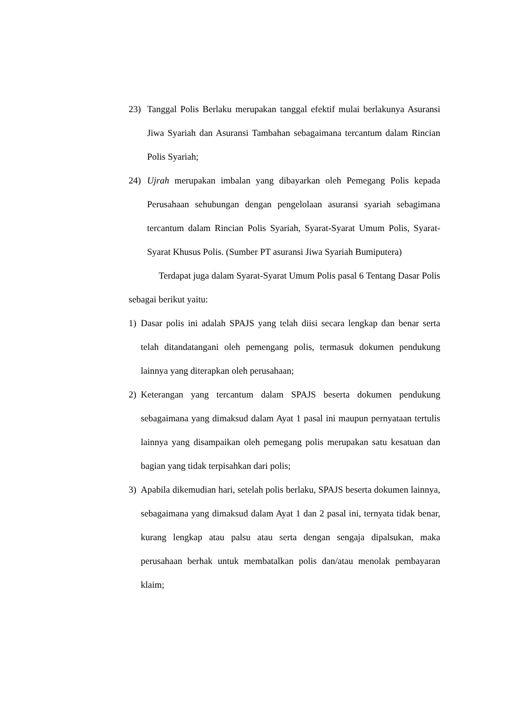23) Tanggal Polis Berlaku merupakan tanggal efektif mulai berlakunya Asuransi Jiwa Syariah dan Asuransi Tambahan sebagaimana tercantum dalam Rincian Polis Syariah;
24) Ujrah merupakan imbalan yang dibayarkan oleh Pemegang Polis kepada Perusahaan sehubungan dengan pengelolaan asuransi syariah sebagimana tercantum dalam Rincian Polis Syariah, Syarat-Syarat Umum Polis, Syarat-Syarat Khusus Polis. (Sumber PT asuransi Jiwa Syariah Bumiputera)
Terdapat juga dalam Syarat-Syarat Umum Polis pasal 6 Tentang Dasar Polis sebagai berikut yaitu:
1) Dasar polis ini adalah SPAJS yang telah diisi secara lengkap dan benar serta telah ditandatangani oleh pemengang polis, termasuk dokumen pendukung lainnya yang diterapkan oleh perusahaan;
2) Keterangan yang tercantum dalam SPAJS beserta dokumen pendukung sebagaimana yang dimaksud dalam Ayat 1 pasal ini maupun pernyataan tertulis lainnya yang disampaikan oleh pemegang polis merupakan satu kesatuan dan bagian yang tidak terpisahkan dari polis;
3) Apabila dikemudian hari, setelah polis berlaku, SPAJS beserta dokumen lainnya, sebagaimana yang dimaksud dalam Ayat 1 dan 2 pasal ini, ternyata tidak benar, kurang lengkap atau palsu atau serta dengan sengaja dipalsukan, maka perusahaan berhak untuk membatalkan polis dan/atau menolak pembayaran klaim;